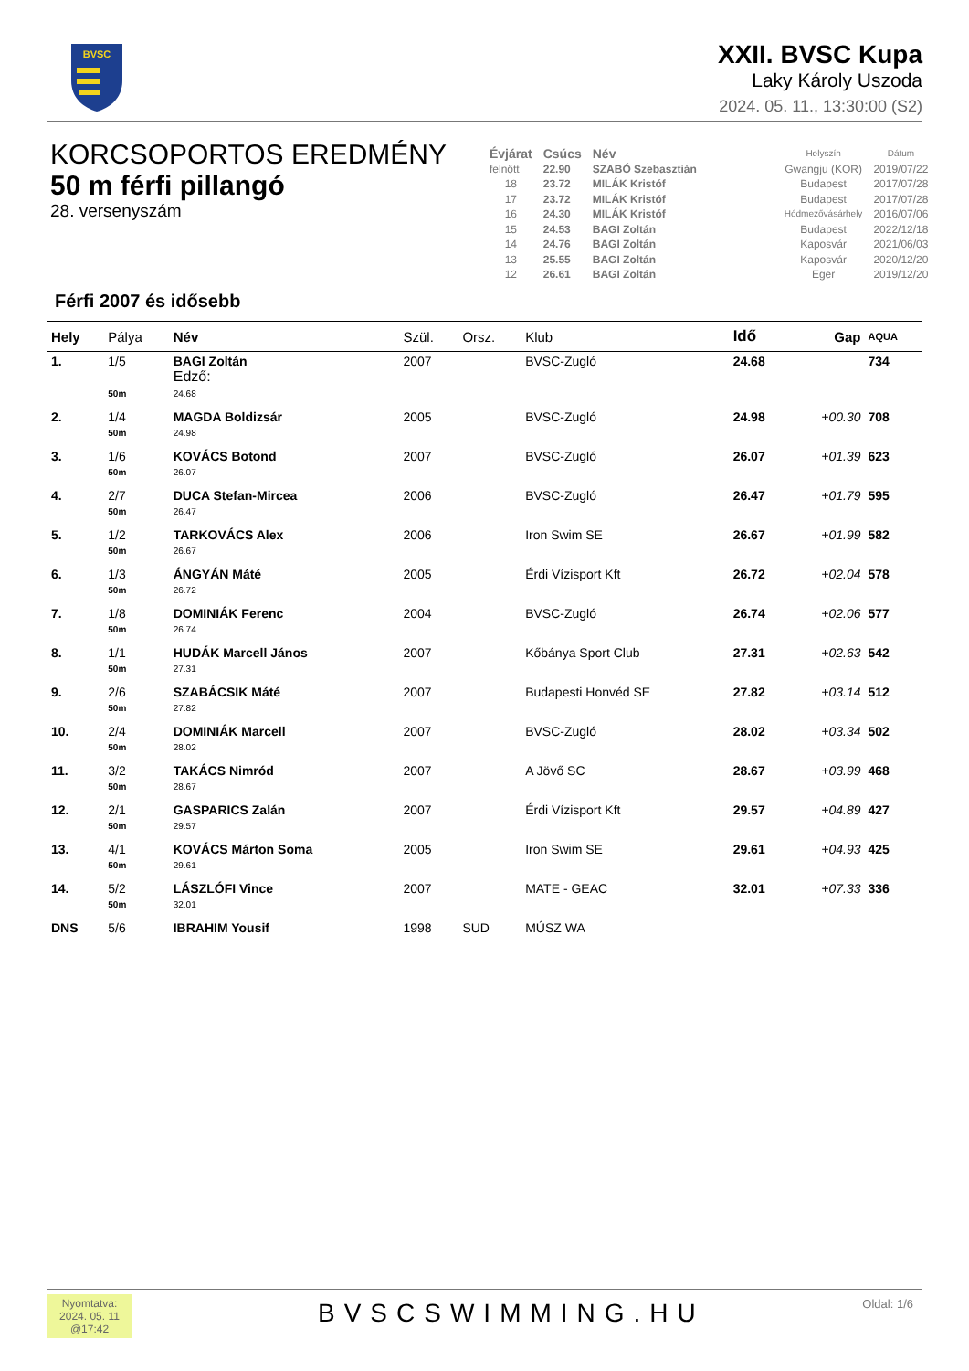BVSC
XXII. BVSC Kupa
Laky Károly Uszoda
2024. 05. 11., 13:30:00 (S2)
KORCSOPORTOS EREDMÉNY
50 m férfi pillangó
28. versenyszám
| Évjárat | Csúcs | Név | Helyszín | Dátum |
| --- | --- | --- | --- | --- |
| felnőtt | 22.90 | SZABÓ Szebasztián | Gwangju (KOR) | 2019/07/22 |
| 18 | 23.72 | MILÁK Kristóf | Budapest | 2017/07/28 |
| 17 | 23.72 | MILÁK Kristóf | Budapest | 2017/07/28 |
| 16 | 24.30 | MILÁK Kristóf | Hódmezővásárhely | 2016/07/06 |
| 15 | 24.53 | BAGI Zoltán | Budapest | 2022/12/18 |
| 14 | 24.76 | BAGI Zoltán | Kaposvár | 2021/06/03 |
| 13 | 25.55 | BAGI Zoltán | Kaposvár | 2020/12/20 |
| 12 | 26.61 | BAGI Zoltán | Eger | 2019/12/20 |
Férfi 2007 és idősebb
| Hely | Pálya | Név | Szül. | Orsz. | Klub | Idő | Gap | AQUA |
| --- | --- | --- | --- | --- | --- | --- | --- | --- |
| 1. | 1/5 | BAGI Zoltán Edző: | 2007 | | BVSC-Zugló | 24.68 | | 734 |
| | 50m | 24.68 | | | | | | |
| 2. | 1/4 | MAGDA Boldizsár | 2005 | | BVSC-Zugló | 24.98 | +00.30 | 708 |
| | 50m | 24.98 | | | | | | |
| 3. | 1/6 | KOVÁCS Botond | 2007 | | BVSC-Zugló | 26.07 | +01.39 | 623 |
| | 50m | 26.07 | | | | | | |
| 4. | 2/7 | DUCA Stefan-Mircea | 2006 | | BVSC-Zugló | 26.47 | +01.79 | 595 |
| | 50m | 26.47 | | | | | | |
| 5. | 1/2 | TARKOVÁCS Alex | 2006 | | Iron Swim SE | 26.67 | +01.99 | 582 |
| | 50m | 26.67 | | | | | | |
| 6. | 1/3 | ÁNGYÁN Máté | 2005 | | Érdi Vízisport Kft | 26.72 | +02.04 | 578 |
| | 50m | 26.72 | | | | | | |
| 7. | 1/8 | DOMINIÁK Ferenc | 2004 | | BVSC-Zugló | 26.74 | +02.06 | 577 |
| | 50m | 26.74 | | | | | | |
| 8. | 1/1 | HUDÁK Marcell János | 2007 | | Kőbánya Sport Club | 27.31 | +02.63 | 542 |
| | 50m | 27.31 | | | | | | |
| 9. | 2/6 | SZABÁCSIK Máté | 2007 | | Budapesti Honvéd SE | 27.82 | +03.14 | 512 |
| | 50m | 27.82 | | | | | | |
| 10. | 2/4 | DOMINIÁK Marcell | 2007 | | BVSC-Zugló | 28.02 | +03.34 | 502 |
| | 50m | 28.02 | | | | | | |
| 11. | 3/2 | TAKÁCS Nimród | 2007 | | A Jövő SC | 28.67 | +03.99 | 468 |
| | 50m | 28.67 | | | | | | |
| 12. | 2/1 | GASPARICS Zalán | 2007 | | Érdi Vízisport Kft | 29.57 | +04.89 | 427 |
| | 50m | 29.57 | | | | | | |
| 13. | 4/1 | KOVÁCS Márton Soma | 2005 | | Iron Swim SE | 29.61 | +04.93 | 425 |
| | 50m | 29.61 | | | | | | |
| 14. | 5/2 | LÁSZLÓFI Vince | 2007 | | MATE - GEAC | 32.01 | +07.33 | 336 |
| | 50m | 32.01 | | | | | | |
| DNS | 5/6 | IBRAHIM Yousif | 1998 | SUD | MÚSZ WA | | | |
Nyomtatva:
2024. 05. 11
@17:42
BVSCSWIMMING.HU Oldal: 1/6